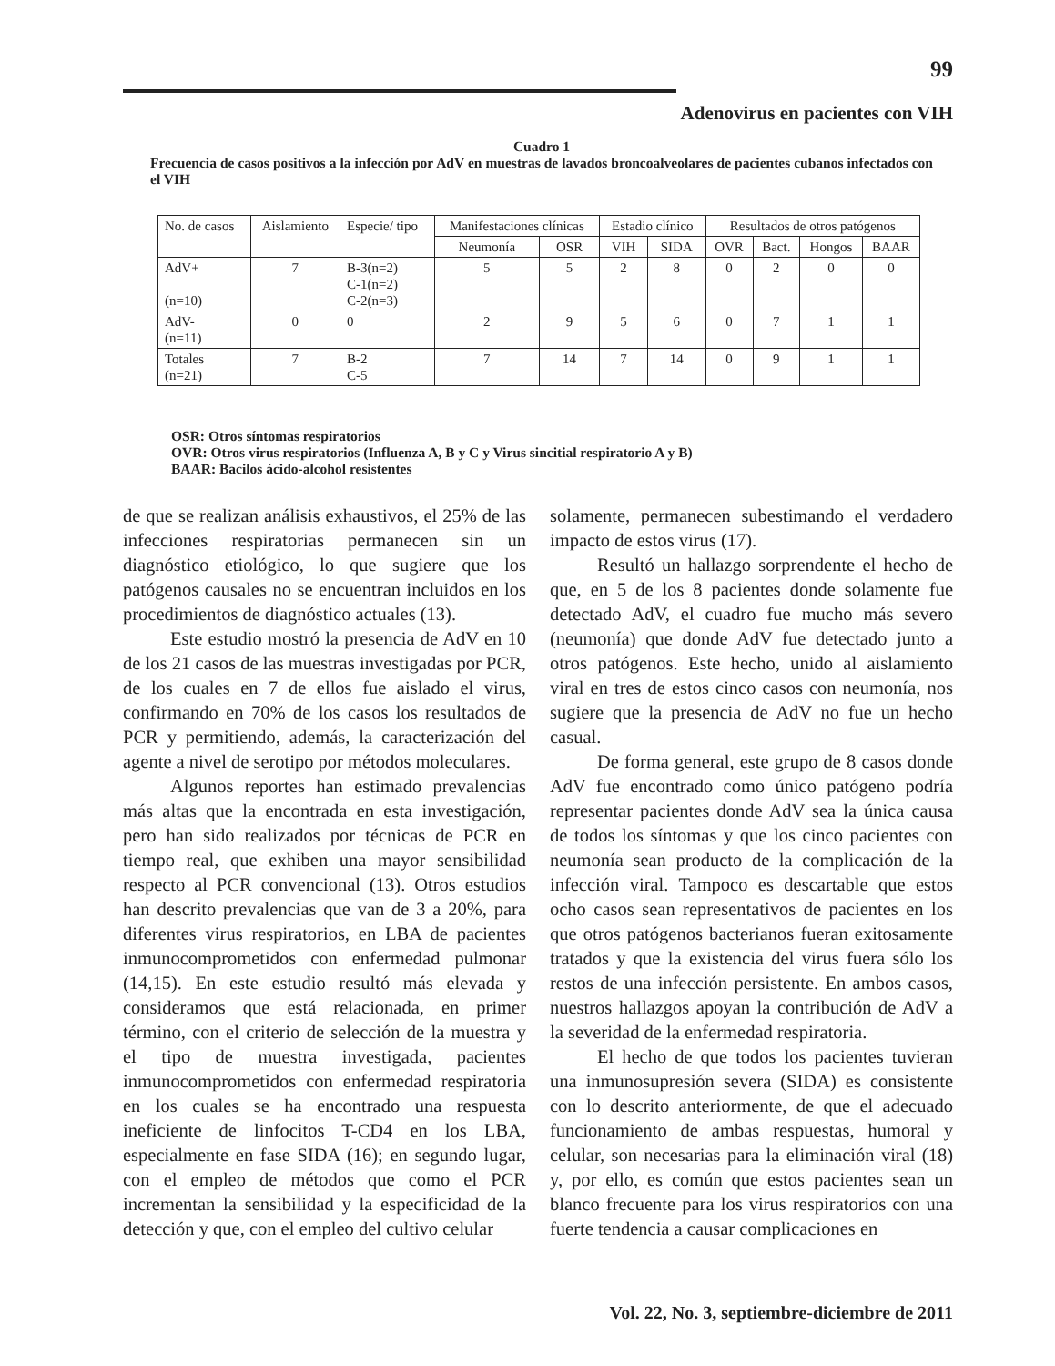99
Adenovirus en pacientes con VIH
Cuadro 1
Frecuencia de casos positivos a la infección por AdV en muestras de lavados broncoalveolares de pacientes cubanos infectados con el VIH
| No. de casos | Aislamiento | Especie/ tipo | Manifestaciones clínicas | | Estadio clínico | | Resultados de otros patógenos | | | |
| --- | --- | --- | --- | --- | --- | --- | --- | --- | --- | --- |
| | | | Neumonía | OSR | VIH | SIDA | OVR | Bact. | Hongos | BAAR |
| AdV+ (n=10) | 7 | B-3(n=2) C-1(n=2) C-2(n=3) | 5 | 5 | 2 | 8 | 0 | 2 | 0 | 0 |
| AdV- (n=11) | 0 | 0 | 2 | 9 | 5 | 6 | 0 | 7 | 1 | 1 |
| Totales (n=21) | 7 | B-2 C-5 | 7 | 14 | 7 | 14 | 0 | 9 | 1 | 1 |
OSR: Otros síntomas respiratorios
OVR: Otros virus respiratorios (Influenza A, B y C y Virus sincitial respiratorio A y B)
BAAR: Bacilos ácido-alcohol resistentes
de que se realizan análisis exhaustivos, el 25% de las infecciones respiratorias permanecen sin un diagnóstico etiológico, lo que sugiere que los patógenos causales no se encuentran incluidos en los procedimientos de diagnóstico actuales (13).
Este estudio mostró la presencia de AdV en 10 de los 21 casos de las muestras investigadas por PCR, de los cuales en 7 de ellos fue aislado el virus, confirmando en 70% de los casos los resultados de PCR y permitiendo, además, la caracterización del agente a nivel de serotipo por métodos moleculares.
Algunos reportes han estimado prevalencias más altas que la encontrada en esta investigación, pero han sido realizados por técnicas de PCR en tiempo real, que exhiben una mayor sensibilidad respecto al PCR convencional (13). Otros estudios han descrito prevalencias que van de 3 a 20%, para diferentes virus respiratorios, en LBA de pacientes inmunocomprometidos con enfermedad pulmonar (14,15). En este estudio resultó más elevada y consideramos que está relacionada, en primer término, con el criterio de selección de la muestra y el tipo de muestra investigada, pacientes inmunocomprometidos con enfermedad respiratoria en los cuales se ha encontrado una respuesta ineficiente de linfocitos T-CD4 en los LBA, especialmente en fase SIDA (16); en segundo lugar, con el empleo de métodos que como el PCR incrementan la sensibilidad y la especificidad de la detección y que, con el empleo del cultivo celular
solamente, permanecen subestimando el verdadero impacto de estos virus (17).
Resultó un hallazgo sorprendente el hecho de que, en 5 de los 8 pacientes donde solamente fue detectado AdV, el cuadro fue mucho más severo (neumonía) que donde AdV fue detectado junto a otros patógenos. Este hecho, unido al aislamiento viral en tres de estos cinco casos con neumonía, nos sugiere que la presencia de AdV no fue un hecho casual.
De forma general, este grupo de 8 casos donde AdV fue encontrado como único patógeno podría representar pacientes donde AdV sea la única causa de todos los síntomas y que los cinco pacientes con neumonía sean producto de la complicación de la infección viral. Tampoco es descartable que estos ocho casos sean representativos de pacientes en los que otros patógenos bacterianos fueran exitosamente tratados y que la existencia del virus fuera sólo los restos de una infección persistente. En ambos casos, nuestros hallazgos apoyan la contribución de AdV a la severidad de la enfermedad respiratoria.
El hecho de que todos los pacientes tuvieran una inmunosupresión severa (SIDA) es consistente con lo descrito anteriormente, de que el adecuado funcionamiento de ambas respuestas, humoral y celular, son necesarias para la eliminación viral (18) y, por ello, es común que estos pacientes sean un blanco frecuente para los virus respiratorios con una fuerte tendencia a causar complicaciones en
Vol. 22, No. 3, septiembre-diciembre de 2011